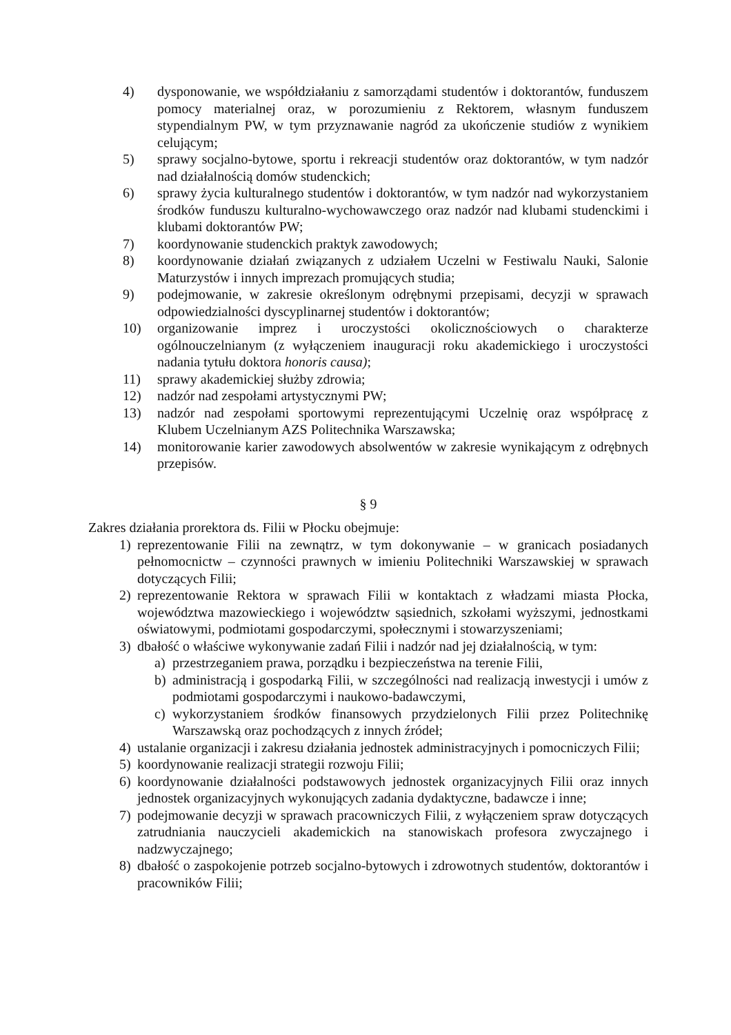4) dysponowanie, we współdziałaniu z samorządami studentów i doktorantów, funduszem pomocy materialnej oraz, w porozumieniu z Rektorem, własnym funduszem stypendialnym PW, w tym przyznawanie nagród za ukończenie studiów z wynikiem celującym;
5) sprawy socjalno-bytowe, sportu i rekreacji studentów oraz doktorantów, w tym nadzór nad działalnością domów studenckich;
6) sprawy życia kulturalnego studentów i doktorantów, w tym nadzór nad wykorzystaniem środków funduszu kulturalno-wychowawczego oraz nadzór nad klubami studenckimi i klubami doktorantów PW;
7) koordynowanie studenckich praktyk zawodowych;
8) koordynowanie działań związanych z udziałem Uczelni w Festiwalu Nauki, Salonie Maturzystów i innych imprezach promujących studia;
9) podejmowanie, w zakresie określonym odrębnymi przepisami, decyzji w sprawach odpowiedzialności dyscyplinarnej studentów i doktorantów;
10) organizowanie imprez i uroczystości okolicznościowych o charakterze ogólnouczelnianym (z wyłączeniem inauguracji roku akademickiego i uroczystości nadania tytułu doktora honoris causa);
11) sprawy akademickiej służby zdrowia;
12) nadzór nad zespołami artystycznymi PW;
13) nadzór nad zespołami sportowymi reprezentującymi Uczelnię oraz współpracę z Klubem Uczelnianym AZS Politechnika Warszawska;
14) monitorowanie karier zawodowych absolwentów w zakresie wynikającym z odrębnych przepisów.
§ 9
Zakres działania prorektora ds. Filii w Płocku obejmuje:
1) reprezentowanie Filii na zewnątrz, w tym dokonywanie – w granicach posiadanych pełnomocnictw – czynności prawnych w imieniu Politechniki Warszawskiej w sprawach dotyczących Filii;
2) reprezentowanie Rektora w sprawach Filii w kontaktach z władzami miasta Płocka, województwa mazowieckiego i województw sąsiednich, szkołami wyższymi, jednostkami oświatowymi, podmiotami gospodarczymi, społecznymi i stowarzyszeniami;
3) dbałość o właściwe wykonywanie zadań Filii i nadzór nad jej działalnością, w tym:
a) przestrzeganiem prawa, porządku i bezpieczeństwa na terenie Filii,
b) administracją i gospodarką Filii, w szczególności nad realizacją inwestycji i umów z podmiotami gospodarczymi i naukowo-badawczymi,
c) wykorzystaniem środków finansowych przydzielonych Filii przez Politechnikę Warszawską oraz pochodzących z innych źródeł;
4) ustalanie organizacji i zakresu działania jednostek administracyjnych i pomocniczych Filii;
5) koordynowanie realizacji strategii rozwoju Filii;
6) koordynowanie działalności podstawowych jednostek organizacyjnych Filii oraz innych jednostek organizacyjnych wykonujących zadania dydaktyczne, badawcze i inne;
7) podejmowanie decyzji w sprawach pracowniczych Filii, z wyłączeniem spraw dotyczących zatrudniania nauczycieli akademickich na stanowiskach profesora zwyczajnego i nadzwyczajnego;
8) dbałość o zaspokojenie potrzeb socjalno-bytowych i zdrowotnych studentów, doktorantów i pracowników Filii;